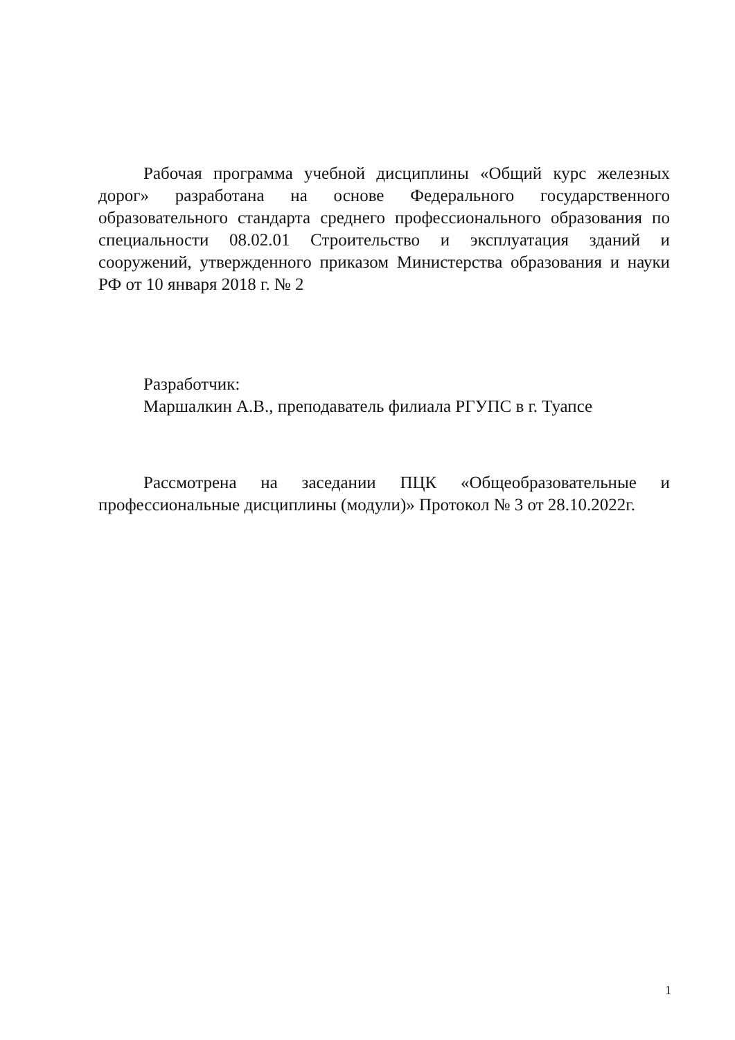Рабочая программа учебной дисциплины «Общий курс железных дорог» разработана на основе Федерального государственного образовательного стандарта среднего профессионального образования по специальности 08.02.01 Строительство и эксплуатация зданий и сооружений, утвержденного приказом Министерства образования и науки РФ от 10 января 2018 г. № 2
Разработчик:
Маршалкин А.В., преподаватель филиала РГУПС в г. Туапсе
Рассмотрена на заседании ПЦК «Общеобразовательные и профессиональные дисциплины (модули)» Протокол № 3 от 28.10.2022г.
1